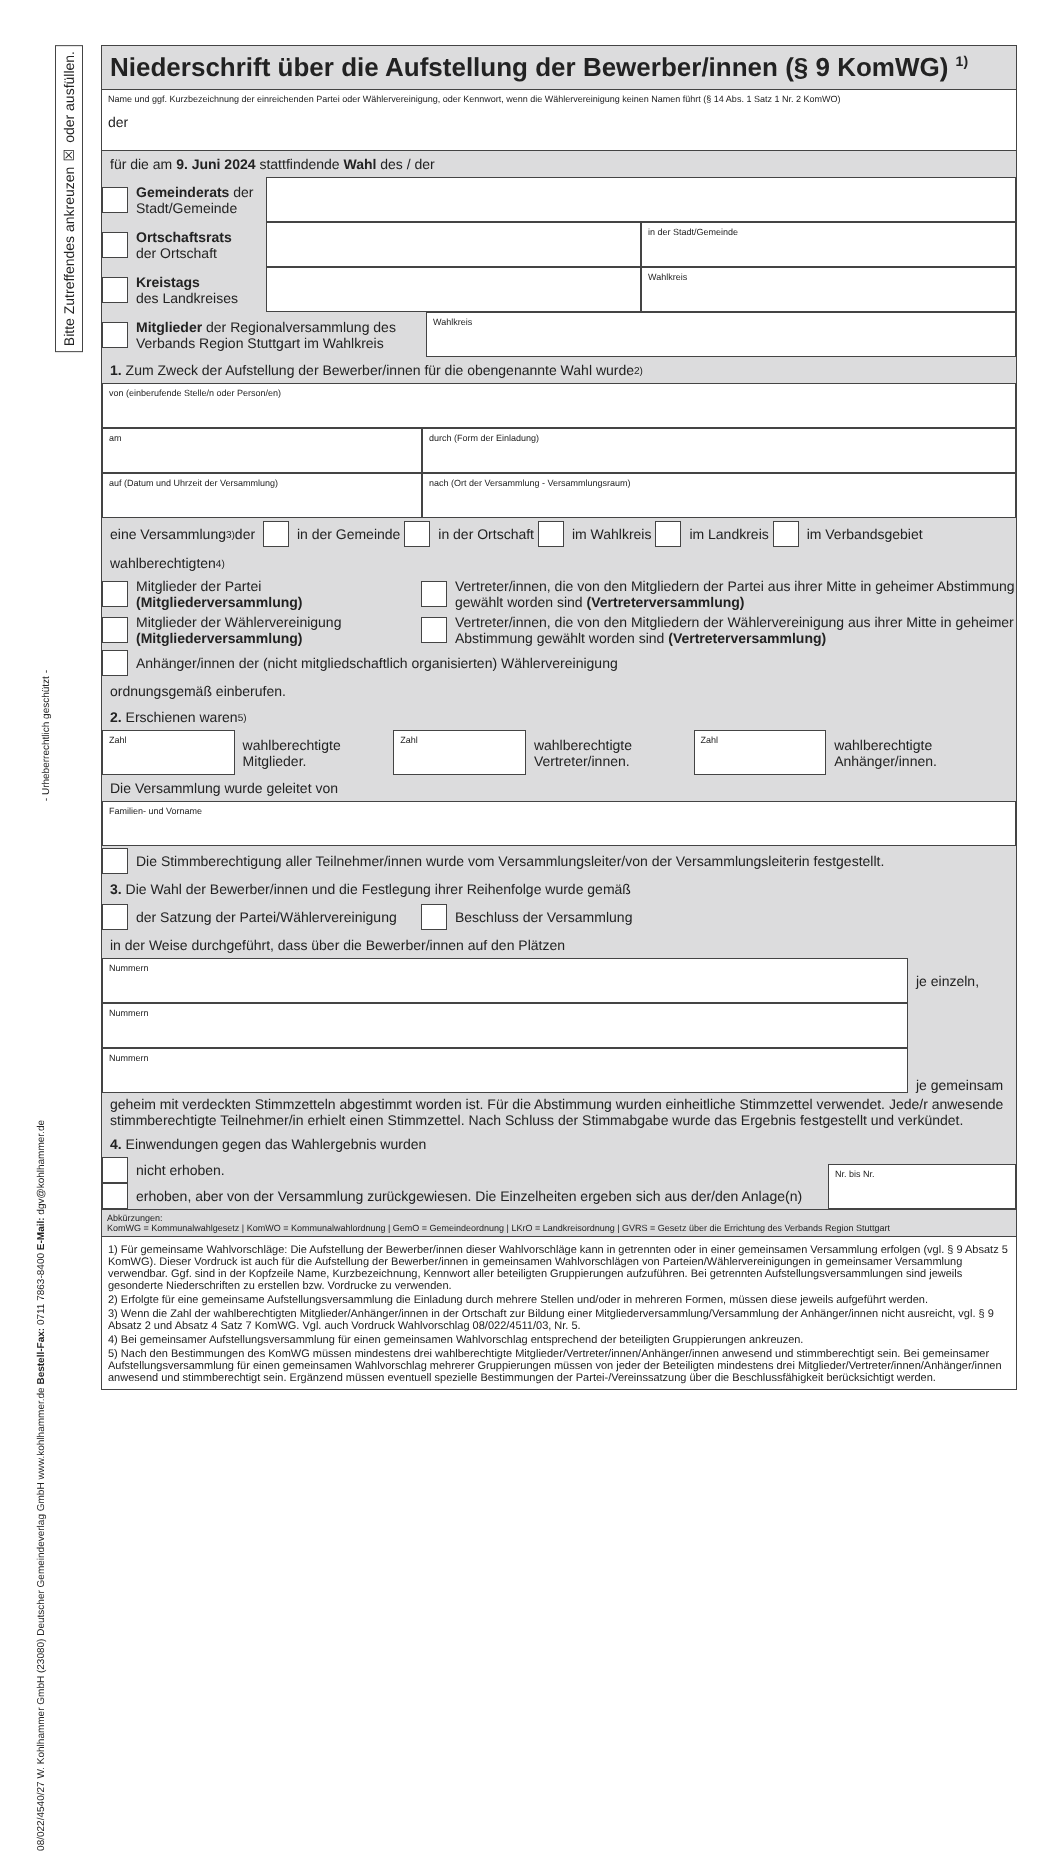Bitte Zutreffendes ankreuzen ☒ oder ausfüllen.
- Urheberrechtlich geschützt -
08/022/4540/27 W. Kohlhammer GmbH (23080) Deutscher Gemeindeverlag GmbH www.kohlhammer.de Bestell-Fax: 0711 7863-8400 E-Mail: dgv@kohlhammer.de
Niederschrift über die Aufstellung der Bewerber/innen (§ 9 KomWG) <sup>1)</sup>
Name und ggf. Kurzbezeichnung der einreichenden Partei oder Wählervereinigung, oder Kennwort, wenn die Wählervereinigung keinen Namen führt (§ 14 Abs. 1 Satz 1 Nr. 2 KomWO)
der
für die am 9. Juni 2024 stattfindende Wahl des / der
Gemeinderats der Stadt/Gemeinde
Ortschaftsrats
der Ortschaft
in der Stadt/Gemeinde
Kreistags
des Landkreises
Wahlkreis
Mitglieder der Regionalversammlung des Verbands Region Stuttgart im Wahlkreis
Wahlkreis
1. Zum Zweck der Aufstellung der Bewerber/innen für die obengenannte Wahl wurde <sup>2)</sup>
von (einberufende Stelle/n oder Person/en)
am durch (Form der Einladung)
auf (Datum und Uhrzeit der Versammlung) nach (Ort der Versammlung - Versammlungsraum)
eine Versammlung <sup>3)</sup> der
in der Gemeinde
in der Ortschaft
im Wahlkreis
im Landkreis
im Verbandsgebiet
wahlberechtigten <sup>4)</sup>
Mitglieder der Partei
(Mitgliederversammlung)
Vertreter/innen, die von den Mitgliedern der Partei aus ihrer Mitte in geheimer Abstimmung gewählt worden sind (Vertreterversammlung)
Mitglieder der Wählervereinigung
(Mitgliederversammlung)
Vertreter/innen, die von den Mitgliedern der Wählervereinigung aus ihrer Mitte in geheimer Abstimmung gewählt worden sind (Vertreterversammlung)
Anhänger/innen der (nicht mitgliedschaftlich organisierten) Wählervereinigung
ordnungsgemäß einberufen.
2. Erschienen waren <sup>5)</sup>
Zahl
wahlberechtigte Mitglieder.
Zahl
wahlberechtigte Vertreter/innen.
Zahl
wahlberechtigte Anhänger/innen.
Die Versammlung wurde geleitet von
Familien- und Vorname
Die Stimmberechtigung aller Teilnehmer/innen wurde vom Versammlungsleiter/von der Versammlungsleiterin festgestellt.
3. Die Wahl der Bewerber/innen und die Festlegung ihrer Reihenfolge wurde gemäß
der Satzung der Partei/Wählervereinigung
Beschluss der Versammlung
in der Weise durchgeführt, dass über die Bewerber/innen auf den Plätzen
Nummern
je einzeln,
Nummern
Nummern
je gemeinsam
geheim mit verdeckten Stimmzetteln abgestimmt worden ist. Für die Abstimmung wurden einheitliche Stimmzettel verwendet. Jede/r anwesende stimmberechtigte Teilnehmer/in erhielt einen Stimmzettel. Nach Schluss der Stimmabgabe wurde das Ergebnis festgestellt und verkündet.
4. Einwendungen gegen das Wahlergebnis wurden
nicht erhoben.
erhoben, aber von der Versammlung zurückgewiesen. Die Einzelheiten ergeben sich aus der/den Anlage(n)
Nr. bis Nr.
Abkürzungen:
KomWG = Kommunalwahlgesetz | KomWO = Kommunalwahlordnung | GemO = Gemeindeordnung | LKrO = Landkreisordnung | GVRS = Gesetz über die Errichtung des Verbands Region Stuttgart
1) Für gemeinsame Wahlvorschläge: Die Aufstellung der Bewerber/innen dieser Wahlvorschläge kann in getrennten oder in einer gemeinsamen Versammlung erfolgen (vgl. § 9 Absatz 5 KomWG). Dieser Vordruck ist auch für die Aufstellung der Bewerber/innen in gemeinsamen Wahlvorschlägen von Parteien/Wählervereinigungen in gemeinsamer Versammlung verwendbar. Ggf. sind in der Kopfzeile Name, Kurzbezeichnung, Kennwort aller beteiligten Gruppierungen aufzuführen. Bei getrennten Aufstellungsversammlungen sind jeweils gesonderte Niederschriften zu erstellen bzw. Vordrucke zu verwenden.
2) Erfolgte für eine gemeinsame Aufstellungsversammlung die Einladung durch mehrere Stellen und/oder in mehreren Formen, müssen diese jeweils aufgeführt werden.
3) Wenn die Zahl der wahlberechtigten Mitglieder/Anhänger/innen in der Ortschaft zur Bildung einer Mitgliederversammlung/Versammlung der Anhänger/innen nicht ausreicht, vgl. § 9 Absatz 2 und Absatz 4 Satz 7 KomWG. Vgl. auch Vordruck Wahlvorschlag 08/022/4511/03, Nr. 5.
4) Bei gemeinsamer Aufstellungsversammlung für einen gemeinsamen Wahlvorschlag entsprechend der beteiligten Gruppierungen ankreuzen.
5) Nach den Bestimmungen des KomWG müssen mindestens drei wahlberechtigte Mitglieder/Vertreter/innen/Anhänger/innen anwesend und stimmberechtigt sein. Bei gemeinsamer Aufstellungsversammlung für einen gemeinsamen Wahlvorschlag mehrerer Gruppierungen müssen von jeder der Beteiligten mindestens drei Mitglieder/Vertreter/innen/Anhänger/innen anwesend und stimmberechtigt sein. Ergänzend müssen eventuell spezielle Bestimmungen der Partei-/Vereinssatzung über die Beschlussfähigkeit berücksichtigt werden.